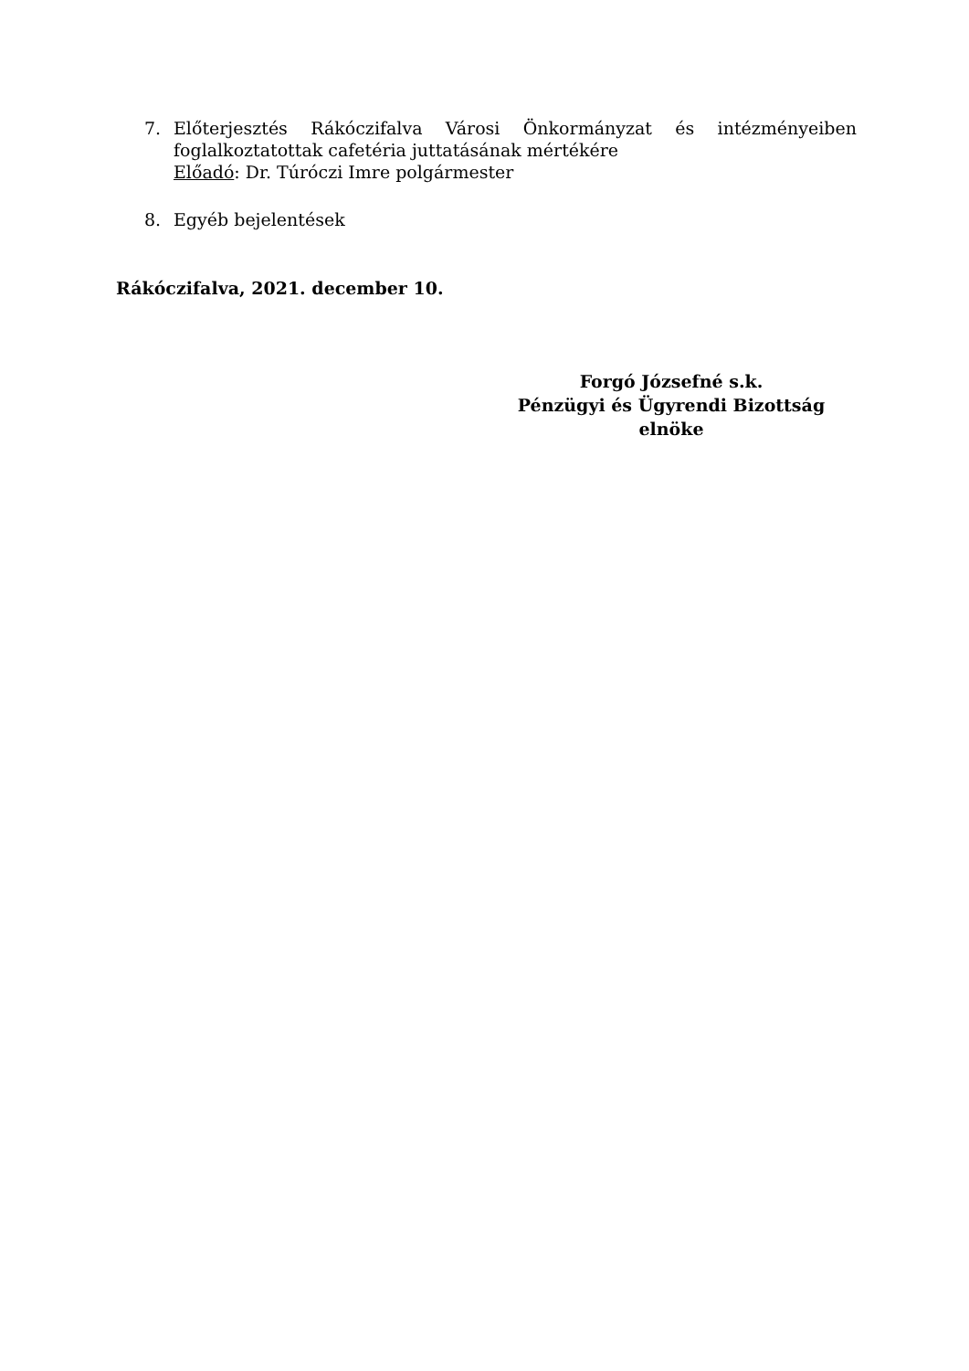7. Előterjesztés Rákóczifalva Városi Önkormányzat és intézményeiben foglalkoztatottak cafetéria juttatásának mértékére
Előadó: Dr. Túróczi Imre polgármester
8. Egyéb bejelentések
Rákóczifalva, 2021. december 10.
Forgó Józsefné s.k.
Pénzügyi és Ügyrendi Bizottság
elnöke